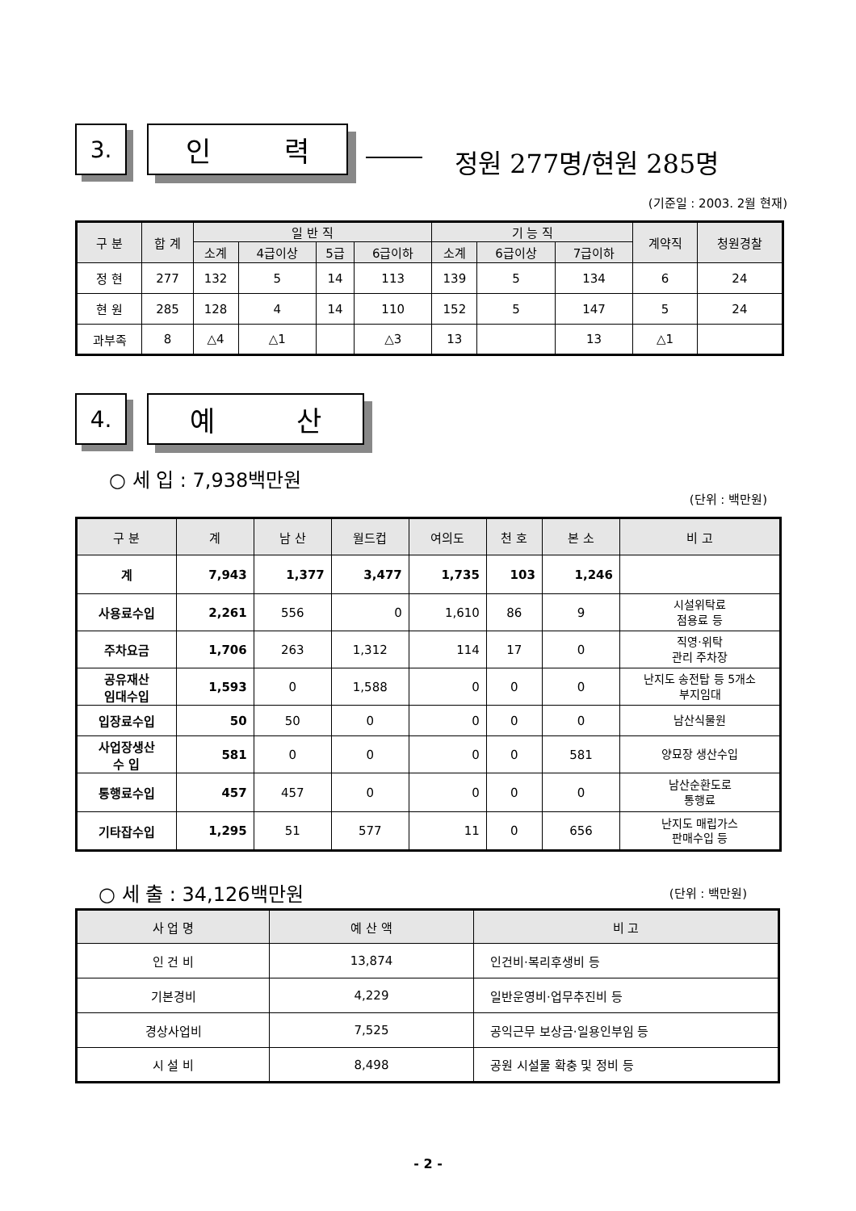3.
인 력
정원 277명/현원 285명
(기준일 : 2003. 2월 현재)
| 구 분 | 합 계 | 일 반 직 | | | | 기 능 직 | | | 계약직 | 청원경찰 |
| --- | --- | --- | --- | --- | --- | --- | --- | --- | --- | --- |
| | | 소계 | 4급이상 | 5급 | 6급이하 | 소계 | 6급이상 | 7급이하 | | |
| 정 현 | 277 | 132 | 5 | 14 | 113 | 139 | 5 | 134 | 6 | 24 |
| 현 원 | 285 | 128 | 4 | 14 | 110 | 152 | 5 | 147 | 5 | 24 |
| 과부족 | 8 | △4 | △1 | | △3 | 13 | | 13 | △1 | |
4.
예 산
○ 세 입 : 7,938백만원
(단위 : 백만원)
| 구 분 | 계 | 남 산 | 월드컵 | 여의도 | 천 호 | 본 소 | 비 고 |
| --- | --- | --- | --- | --- | --- | --- | --- |
| 계 | 7,943 | 1,377 | 3,477 | 1,735 | 103 | 1,246 | |
| 사용료수입 | 2,261 | 556 | 0 | 1,610 | 86 | 9 | 시설위탁료 점용료 등 |
| 주차요금 | 1,706 | 263 | 1,312 | 114 | 17 | 0 | 직영·위탁 관리 주차장 |
| 공유재산 임대수입 | 1,593 | 0 | 1,588 | 0 | 0 | 0 | 난지도 송전탑 등 5개소 부지임대 |
| 입장료수입 | 50 | 50 | 0 | 0 | 0 | 0 | 남산식물원 |
| 사업장생산 수 입 | 581 | 0 | 0 | 0 | 0 | 581 | 양묘장 생산수입 |
| 통행료수입 | 457 | 457 | 0 | 0 | 0 | 0 | 남산순환도로 통행료 |
| 기타잡수입 | 1,295 | 51 | 577 | 11 | 0 | 656 | 난지도 매립가스 판매수입 등 |
○ 세 출 : 34,126백만원 (단위 : 백만원)
| 사 업 명 | 예 산 액 | 비 고 |
| --- | --- | --- |
| 인 건 비 | 13,874 | 인건비·복리후생비 등 |
| 기본경비 | 4,229 | 일반운영비·업무추진비 등 |
| 경상사업비 | 7,525 | 공익근무 보상금·일용인부임 등 |
| 시 설 비 | 8,498 | 공원 시설물 확충 및 정비 등 |
- 2 -